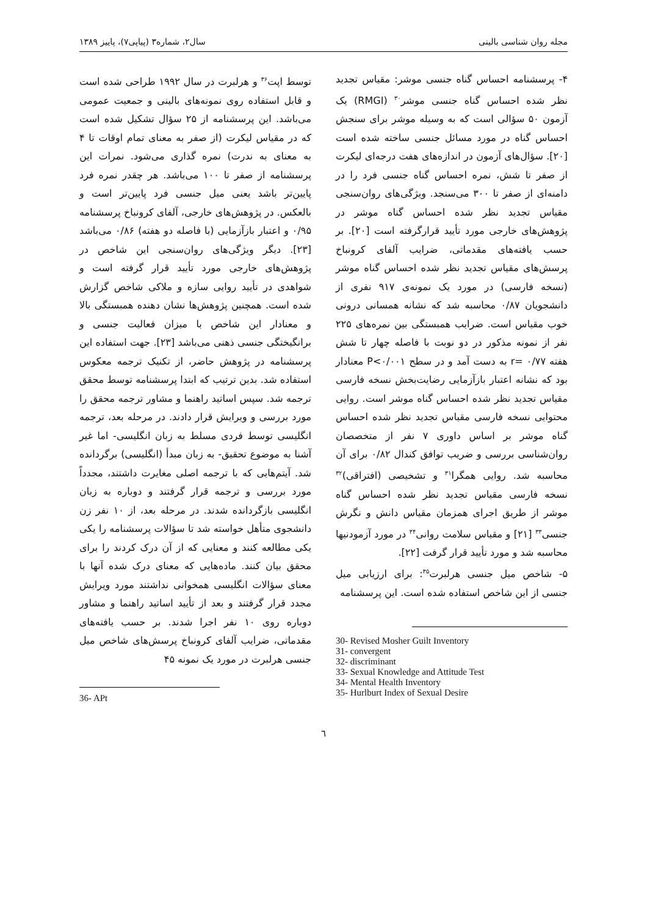مجله روان شناسی بالینی سال۲، شماره۳ (پیاپی۷)، پاییز ۱۳۸۹
۴- پرسشنامه احساس گناه جنسی موشر: مقیاس تجدید نظر شده احساس گناه جنسی موشر<sup>۳۰</sup> (RMGI) یک آزمون ۵۰ سؤالی است که به وسیله موشر برای سنجش احساس گناه در مورد مسائل جنسی ساخته شده است [۲۰]. سؤال‌های آزمون در اندازه‌های هفت درجه‌ای لیکرت از صفر تا شش، نمره احساس گناه جنسی فرد را در دامنه‌ای از صفر تا ۳۰۰ می‌سنجد. ویژگی‌های روان‌سنجی مقیاس تجدید نظر شده احساس گناه موشر در پژوهش‌های خارجی مورد تأیید قرارگرفته است [۲۰]. بر حسب یافته‌های مقدماتی، ضرایب آلفای کرونباخ پرسش‌های مقیاس تجدید نظر شده احساس گناه موشر (نسخه فارسی) در مورد یک نمونه‌ی ۹۱۷ نفری از دانشجویان ۰/۸۷ محاسبه شد که نشانه همسانی درونی خوب مقیاس است. ضرایب همبستگی بین نمره‌های ۲۲۵ نفر از نمونه مذکور در دو نوبت با فاصله چهار تا شش هفته r= ۰/۷۷ به دست آمد و در سطح P<۰/۰۰۱ معنادار بود که نشانه اعتبار بازآزمایی رضایت‌بخش نسخه فارسی مقیاس تجدید نظر شده احساس گناه موشر است. روایی محتوایی نسخه فارسی مقیاس تجدید نظر شده احساس گناه موشر بر اساس داوری ۷ نفر از متخصصان روان‌شناسی بررسی و ضریب توافق کندال ۰/۸۲ برای آن محاسبه شد. روایی همگرا<sup>۳۱</sup> و تشخیصی (افتراقی)<sup>۳۲</sup> نسخه فارسی مقیاس تجدید نظر شده احساس گناه موشر از طریق اجرای همزمان مقیاس دانش و نگرش جنسی<sup>۳۳</sup> [۲۱] و مقیاس سلامت روانی<sup>۳۴</sup> در مورد آزمودنیها محاسبه شد و مورد تأیید قرار گرفت [۲۲].
۵- شاخص میل جنسی هرلبرت<sup>۳۵</sup>: برای ارزیابی میل جنسی از این شاخص استفاده شده است. این پرسشنامه
30- Revised Mosher Guilt Inventory
31- convergent
32- discriminant
33- Sexual Knowledge and Attitude Test
34- Mental Health Inventory
35- Hurlburt Index of Sexual Desire
توسط اپت<sup>۳۶</sup> و هرلبرت در سال ۱۹۹۲ طراحی شده است و قابل استفاده روی نمونه‌های بالینی و جمعیت عمومی می‌باشد. این پرسشنامه از ۲۵ سؤال تشکیل شده است که در مقیاس لیکرت (از صفر به معنای تمام اوقات تا ۴ به معنای به ندرت) نمره گذاری می‌شود. نمرات این پرسشنامه از صفر تا ۱۰۰ می‌باشد. هر چقدر نمره فرد پایین‌تر باشد یعنی میل جنسی فرد پایین‌تر است و بالعکس. در پژوهش‌های خارجی، آلفای کرونباخ پرسشنامه ۰/۹۵ و اعتبار بازآزمایی (با فاصله دو هفته) ۰/۸۶ می‌باشد [۲۳]. دیگر ویژگی‌های روان‌سنجی این شاخص در پژوهش‌های خارجی مورد تأیید قرار گرفته است و شواهدی در تأیید روایی سازه و ملاکی شاخص گزارش شده است. همچنین پژوهش‌ها نشان دهنده همبستگی بالا و معنادار این شاخص با میزان فعالیت جنسی و برانگیختگی جنسی ذهنی می‌باشد [۲۳]. جهت استفاده این پرسشنامه در پژوهش حاضر، از تکنیک ترجمه معکوس استفاده شد. بدین ترتیب که ابتدا پرسشنامه توسط محقق ترجمه شد. سپس اساتید راهنما و مشاور ترجمه محقق را مورد بررسی و ویرایش قرار دادند. در مرحله بعد، ترجمه انگلیسی توسط فردی مسلط به زبان انگلیسی- اما غیر آشنا به موضوع تحقیق- به زبان مبدأ (انگلیسی) برگردانده شد. آیتم‌هایی که با ترجمه اصلی مغایرت داشتند، مجدداً مورد بررسی و ترجمه قرار گرفتند و دوباره به زبان انگلیسی بازگردانده شدند. در مرحله بعد، از ۱۰ نفر زن دانشجوی متأهل خواسته شد تا سؤالات پرسشنامه را یکی یکی مطالعه کنند و معنایی که از آن درک کردند را برای محقق بیان کنند. ماده‌هایی که معنای درک شده آنها با معنای سؤالات انگلیسی همخوانی نداشتند مورد ویرایش مجدد قرار گرفتند و بعد از تأیید اساتید راهنما و مشاور دوباره روی ۱۰ نفر اجرا شدند. بر حسب یافته‌های مقدماتی، ضرایب آلفای کرونباخ پرسش‌های شاخص میل جنسی هرلبرت در مورد یک نمونه ۴۵
36- APt
٦